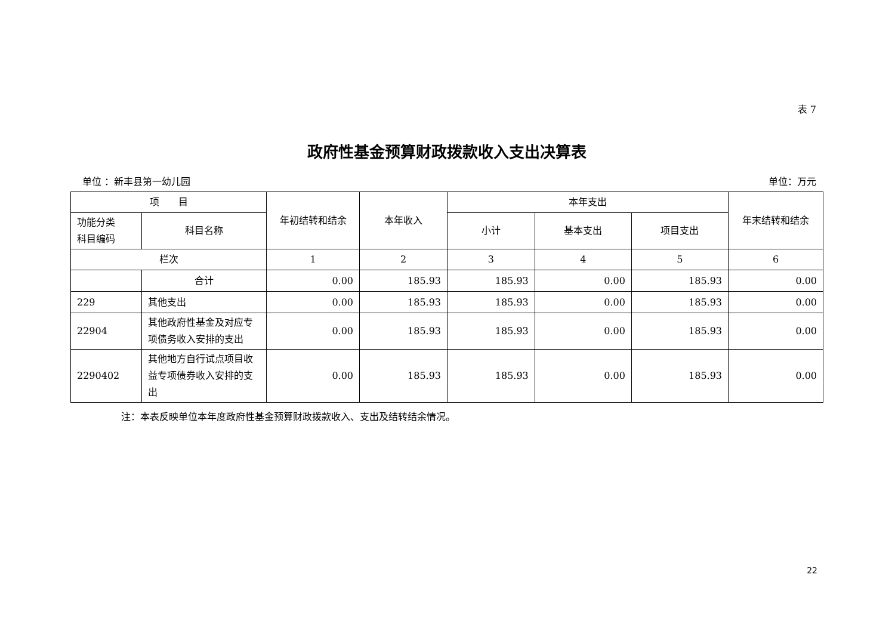表 7
政府性基金预算财政拨款收入支出决算表
单位 ：新丰县第一幼儿园 单位：万元
| 项 目 | | 年初结转和结余 | 本年收入 | 本年支出 | | | 年末结转和结余 |
| --- | --- | --- | --- | --- | --- | --- | --- |
| 功能分类 科目编码 | 科目名称 | | | 小计 | 基本支出 | 项目支出 | |
| 栏次 | | 1 | 2 | 3 | 4 | 5 | 6 |
| | 合计 | 0.00 | 185.93 | 185.93 | 0.00 | 185.93 | 0.00 |
| 229 | 其他支出 | 0.00 | 185.93 | 185.93 | 0.00 | 185.93 | 0.00 |
| 22904 | 其他政府性基金及对应专项债务收入安排的支出 | 0.00 | 185.93 | 185.93 | 0.00 | 185.93 | 0.00 |
| 2290402 | 其他地方自行试点项目收益专项债券收入安排的支出 | 0.00 | 185.93 | 185.93 | 0.00 | 185.93 | 0.00 |
注：本表反映单位本年度政府性基金预算财政拨款收入、支出及结转结余情况。
22